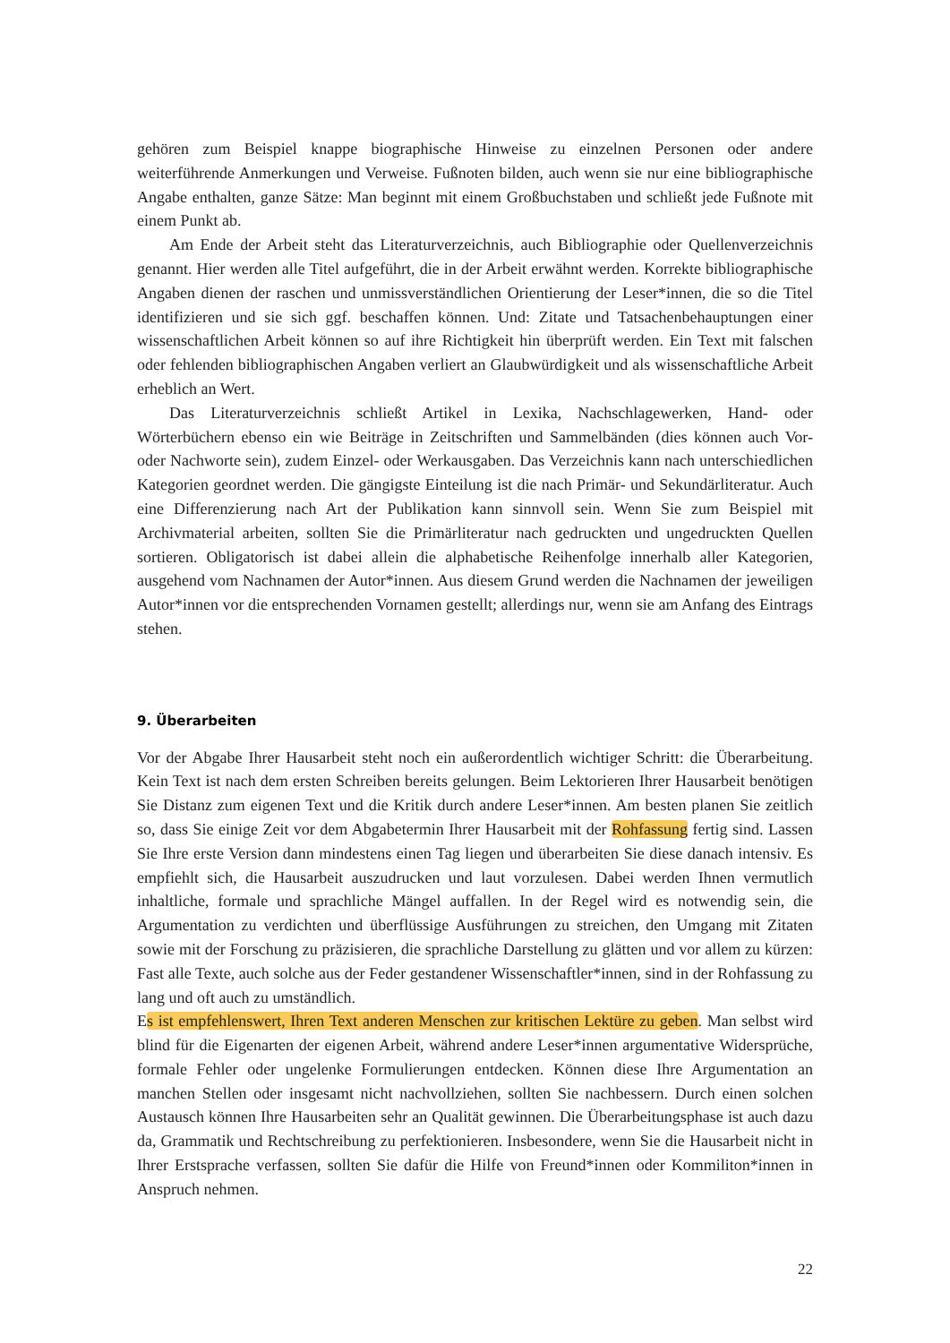gehören zum Beispiel knappe biographische Hinweise zu einzelnen Personen oder andere weiterführende Anmerkungen und Verweise. Fußnoten bilden, auch wenn sie nur eine bibliographische Angabe enthalten, ganze Sätze: Man beginnt mit einem Großbuchstaben und schließt jede Fußnote mit einem Punkt ab.
Am Ende der Arbeit steht das Literaturverzeichnis, auch Bibliographie oder Quellenverzeichnis genannt. Hier werden alle Titel aufgeführt, die in der Arbeit erwähnt werden. Korrekte bibliographische Angaben dienen der raschen und unmissverständlichen Orientierung der Leser*innen, die so die Titel identifizieren und sie sich ggf. beschaffen können. Und: Zitate und Tatsachenbehauptungen einer wissenschaftlichen Arbeit können so auf ihre Richtigkeit hin überprüft werden. Ein Text mit falschen oder fehlenden bibliographischen Angaben verliert an Glaubwürdigkeit und als wissenschaftliche Arbeit erheblich an Wert.
Das Literaturverzeichnis schließt Artikel in Lexika, Nachschlagewerken, Hand- oder Wörterbüchern ebenso ein wie Beiträge in Zeitschriften und Sammelbänden (dies können auch Vor- oder Nachworte sein), zudem Einzel- oder Werkausgaben. Das Verzeichnis kann nach unterschiedlichen Kategorien geordnet werden. Die gängigste Einteilung ist die nach Primär- und Sekundärliteratur. Auch eine Differenzierung nach Art der Publikation kann sinnvoll sein. Wenn Sie zum Beispiel mit Archivmaterial arbeiten, sollten Sie die Primärliteratur nach gedruckten und ungedruckten Quellen sortieren. Obligatorisch ist dabei allein die alphabetische Reihenfolge innerhalb aller Kategorien, ausgehend vom Nachnamen der Autor*innen. Aus diesem Grund werden die Nachnamen der jeweiligen Autor*innen vor die entsprechenden Vornamen gestellt; allerdings nur, wenn sie am Anfang des Eintrags stehen.
9. Überarbeiten
Vor der Abgabe Ihrer Hausarbeit steht noch ein außerordentlich wichtiger Schritt: die Überarbeitung. Kein Text ist nach dem ersten Schreiben bereits gelungen. Beim Lektorieren Ihrer Hausarbeit benötigen Sie Distanz zum eigenen Text und die Kritik durch andere Leser*innen. Am besten planen Sie zeitlich so, dass Sie einige Zeit vor dem Abgabetermin Ihrer Hausarbeit mit der Rohfassung fertig sind. Lassen Sie Ihre erste Version dann mindestens einen Tag liegen und überarbeiten Sie diese danach intensiv. Es empfiehlt sich, die Hausarbeit auszudrucken und laut vorzulesen. Dabei werden Ihnen vermutlich inhaltliche, formale und sprachliche Mängel auffallen. In der Regel wird es notwendig sein, die Argumentation zu verdichten und überflüssige Ausführungen zu streichen, den Umgang mit Zitaten sowie mit der Forschung zu präzisieren, die sprachliche Darstellung zu glätten und vor allem zu kürzen: Fast alle Texte, auch solche aus der Feder gestandener Wissenschaftler*innen, sind in der Rohfassung zu lang und oft auch zu umständlich.
Es ist empfehlenswert, Ihren Text anderen Menschen zur kritischen Lektüre zu geben. Man selbst wird blind für die Eigenarten der eigenen Arbeit, während andere Leser*innen argumentative Widersprüche, formale Fehler oder ungelenke Formulierungen entdecken. Können diese Ihre Argumentation an manchen Stellen oder insgesamt nicht nachvollziehen, sollten Sie nachbessern. Durch einen solchen Austausch können Ihre Hausarbeiten sehr an Qualität gewinnen. Die Überarbeitungsphase ist auch dazu da, Grammatik und Rechtschreibung zu perfektionieren. Insbesondere, wenn Sie die Hausarbeit nicht in Ihrer Erstsprache verfassen, sollten Sie dafür die Hilfe von Freund*innen oder Kommiliton*innen in Anspruch nehmen.
22